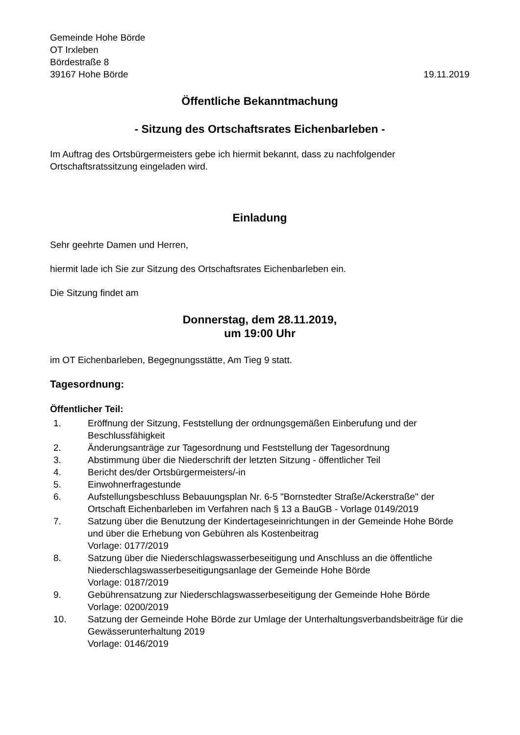Gemeinde Hohe Börde
OT Irxleben
Bördestraße 8
39167 Hohe Börde
19.11.2019
Öffentliche Bekanntmachung
- Sitzung des Ortschaftsrates Eichenbarleben -
Im Auftrag des Ortsbürgermeisters gebe ich hiermit bekannt, dass zu nachfolgender Ortschaftsratssitzung eingeladen wird.
Einladung
Sehr geehrte Damen und Herren,
hiermit lade ich Sie zur Sitzung des Ortschaftsrates Eichenbarleben ein.
Die Sitzung findet am
Donnerstag, dem 28.11.2019,
um 19:00 Uhr
im OT Eichenbarleben, Begegnungsstätte, Am Tieg 9 statt.
Tagesordnung:
Öffentlicher Teil:
| 1. | Eröffnung der Sitzung, Feststellung der ordnungsgemäßen Einberufung und der Beschlussfähigkeit |
| 2. | Änderungsanträge zur Tagesordnung und Feststellung der Tagesordnung |
| 3. | Abstimmung über die Niederschrift der letzten Sitzung - öffentlicher Teil |
| 4. | Bericht des/der Ortsbürgermeisters/-in |
| 5. | Einwohnerfragestunde |
| 6. | Aufstellungsbeschluss Bebauungsplan Nr. 6-5 "Bornstedter Straße/Ackerstraße" der Ortschaft Eichenbarleben im Verfahren nach § 13 a BauGB - Vorlage 0149/2019 |
| 7. | Satzung über die Benutzung der Kindertageseinrichtungen in der Gemeinde Hohe Börde und über die Erhebung von Gebühren als Kostenbeitrag Vorlage: 0177/2019 |
| 8. | Satzung über die Niederschlagswasserbeseitigung und Anschluss an die öffentliche Niederschlagswasserbeseitigungsanlage der Gemeinde Hohe Börde Vorlage: 0187/2019 |
| 9. | Gebührensatzung zur Niederschlagswasserbeseitigung der Gemeinde Hohe Börde Vorlage: 0200/2019 |
| 10. | Satzung der Gemeinde Hohe Börde zur Umlage der Unterhaltungsverbandsbeiträge für die Gewässerunterhaltung 2019 Vorlage: 0146/2019 |